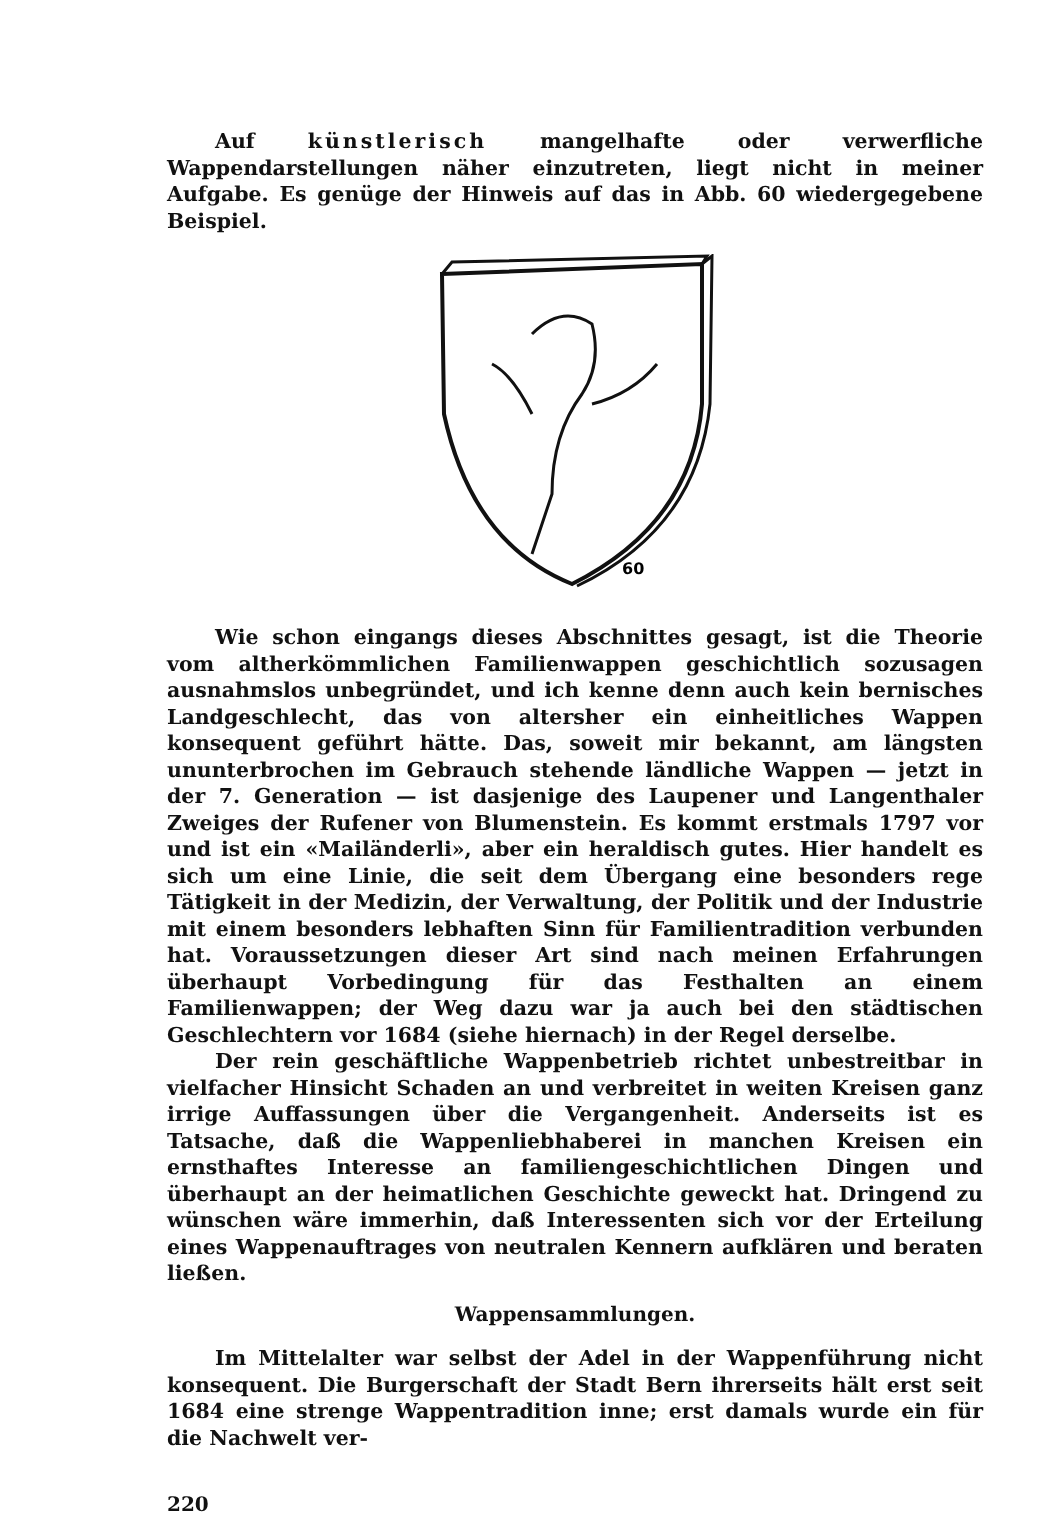Auf künstlerisch mangelhafte oder verwerfliche Wappendarstellungen näher einzutreten, liegt nicht in meiner Aufgabe. Es genüge der Hinweis auf das in Abb. 60 wiedergegebene Beispiel.
60
Wie schon eingangs dieses Abschnittes gesagt, ist die Theorie vom altherkömmlichen Familienwappen geschichtlich sozusagen ausnahmslos unbegründet, und ich kenne denn auch kein bernisches Landgeschlecht, das von altersher ein einheitliches Wappen konsequent geführt hätte. Das, soweit mir bekannt, am längsten ununterbrochen im Gebrauch stehende ländliche Wappen — jetzt in der 7. Generation — ist dasjenige des Laupener und Langenthaler Zweiges der Rufener von Blumenstein. Es kommt erstmals 1797 vor und ist ein «Mailänderli», aber ein heraldisch gutes. Hier handelt es sich um eine Linie, die seit dem Übergang eine besonders rege Tätigkeit in der Medizin, der Verwaltung, der Politik und der Industrie mit einem besonders lebhaften Sinn für Familientradition verbunden hat. Voraussetzungen dieser Art sind nach meinen Erfahrungen überhaupt Vorbedingung für das Festhalten an einem Familienwappen; der Weg dazu war ja auch bei den städtischen Geschlechtern vor 1684 (siehe hiernach) in der Regel derselbe.
Der rein geschäftliche Wappenbetrieb richtet unbestreitbar in vielfacher Hinsicht Schaden an und verbreitet in weiten Kreisen ganz irrige Auffassungen über die Vergangenheit. Anderseits ist es Tatsache, daß die Wappenliebhaberei in manchen Kreisen ein ernsthaftes Interesse an familiengeschichtlichen Dingen und überhaupt an der heimatlichen Geschichte geweckt hat. Dringend zu wünschen wäre immerhin, daß Interessenten sich vor der Erteilung eines Wappenauftrages von neutralen Kennern aufklären und beraten ließen.
Wappensammlungen.
Im Mittelalter war selbst der Adel in der Wappenführung nicht konsequent. Die Burgerschaft der Stadt Bern ihrerseits hält erst seit 1684 eine strenge Wappentradition inne; erst damals wurde ein für die Nachwelt ver-
220